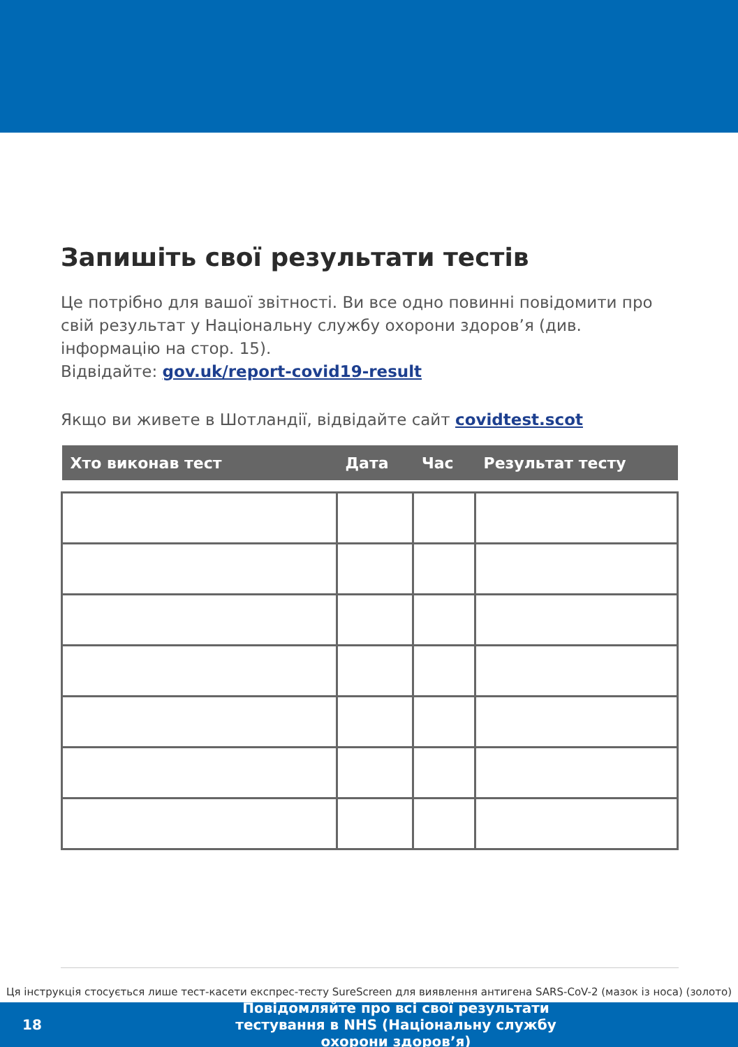Запишіть свої результати тестів
Це потрібно для вашої звітності. Ви все одно повинні повідомити про свій результат у Національну службу охорони здоров’я (див. інформацію на стор. 15).
Відвідайте: gov.uk/report-covid19-result
Якщо ви живете в Шотландії, відвідайте сайт covidtest.scot
| Хто виконав тест | Дата | Час | Результат тесту |
| --- | --- | --- | --- |
Ця інструкція стосується лише тест-касети експрес-тесту SureScreen для виявлення антигена SARS-CoV-2 (мазок із носа) (золото)
18
Повідомляйте про всі свої результати тестування в NHS (Національну службу охорони здоров’я)